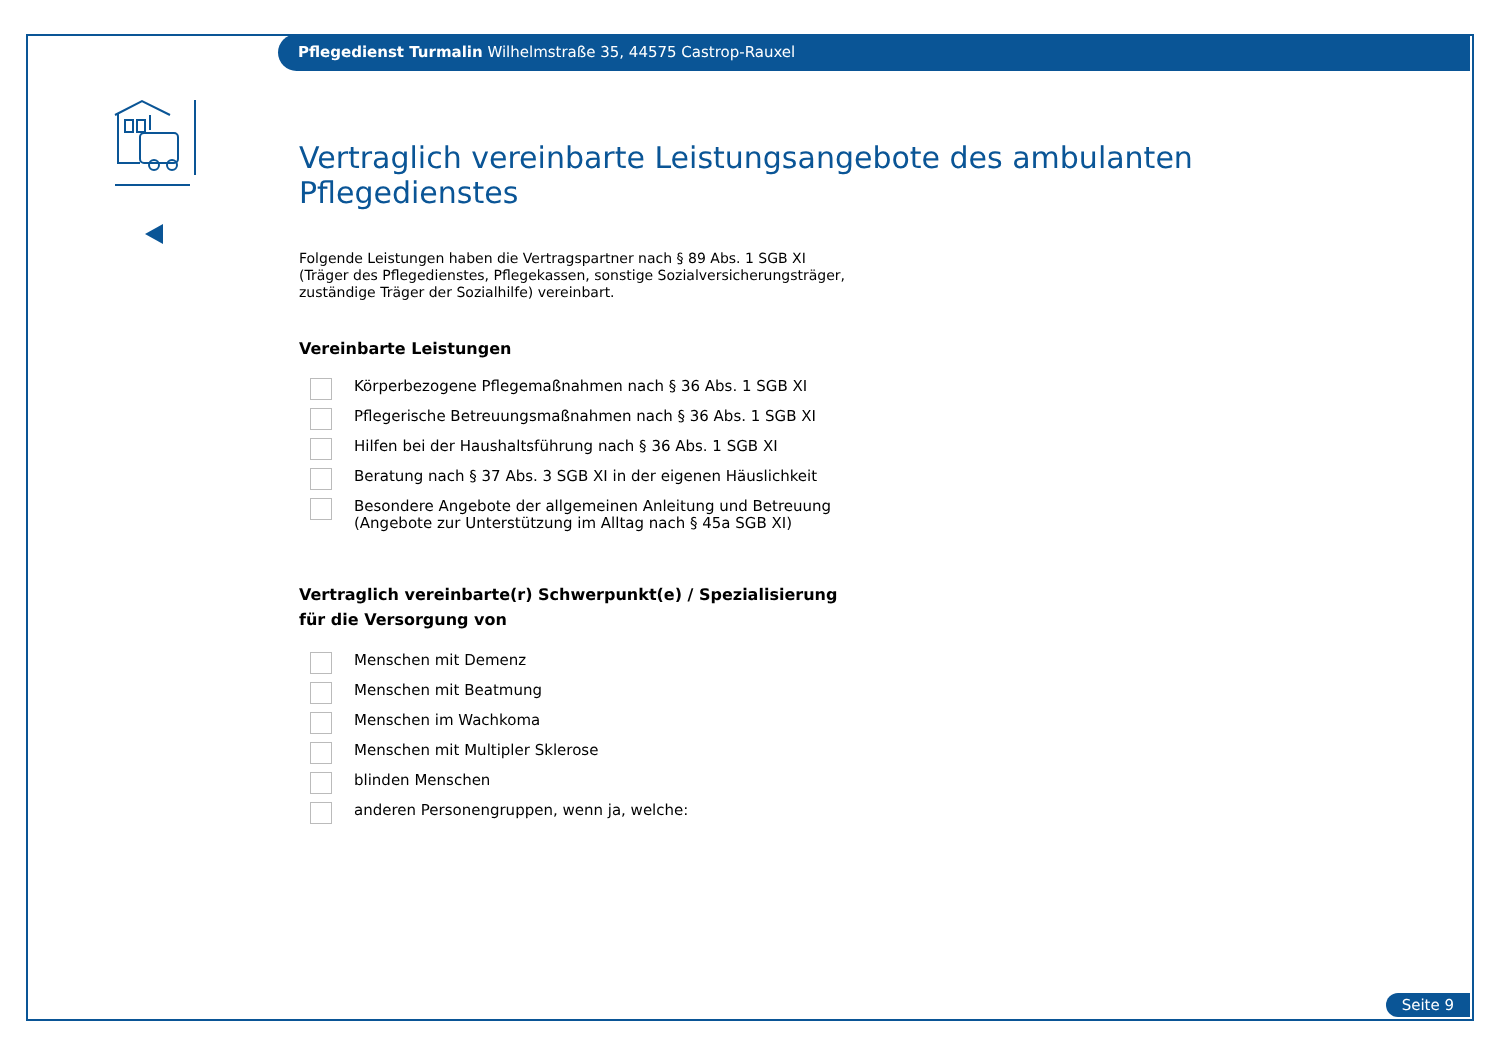Pflegedienst Turmalin Wilhelmstraße 35, 44575 Castrop-Rauxel
Vertraglich vereinbarte Leistungsangebote des ambulanten Pflegedienstes
Folgende Leistungen haben die Vertragspartner nach § 89 Abs. 1 SGB XI
(Träger des Pflegedienstes, Pflegekassen, sonstige Sozialversicherungsträger,
zuständige Träger der Sozialhilfe) vereinbart.
Vereinbarte Leistungen
Körperbezogene Pflegemaßnahmen nach § 36 Abs. 1 SGB XI
Pflegerische Betreuungsmaßnahmen nach § 36 Abs. 1 SGB XI
Hilfen bei der Haushaltsführung nach § 36 Abs. 1 SGB XI
Beratung nach § 37 Abs. 3 SGB XI in der eigenen Häuslichkeit
Besondere Angebote der allgemeinen Anleitung und Betreuung
(Angebote zur Unterstützung im Alltag nach § 45a SGB XI)
Vertraglich vereinbarte(r) Schwerpunkt(e) / Spezialisierung
für die Versorgung von
Menschen mit Demenz
Menschen mit Beatmung
Menschen im Wachkoma
Menschen mit Multipler Sklerose
blinden Menschen
anderen Personengruppen, wenn ja, welche:
Seite 9